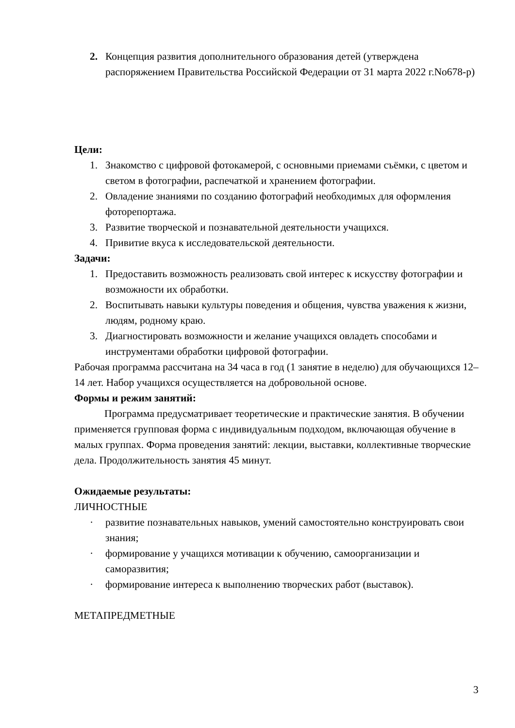2. Концепция развития дополнительного образования детей (утверждена распоряжением Правительства Российской Федерации от 31 марта 2022 г.No678-р)
Цели:
1. Знакомство с цифровой фотокамерой, с основными приемами съёмки, с цветом и светом в фотографии, распечаткой и хранением фотографии.
2. Овладение знаниями по созданию фотографий необходимых для оформления фоторепортажа.
3. Развитие творческой и познавательной деятельности учащихся.
4. Привитие вкуса к исследовательской деятельности.
Задачи:
1. Предоставить возможность реализовать свой интерес к искусству фотографии и возможности их обработки.
2. Воспитывать навыки культуры поведения и общения, чувства уважения к жизни, людям, родному краю.
3. Диагностировать возможности и желание учащихся овладеть способами и инструментами обработки цифровой фотографии.
Рабочая программа рассчитана на 34 часа в год (1 занятие в неделю) для обучающихся 12–14 лет. Набор учащихся осуществляется на добровольной основе.
Формы и режим занятий:
Программа предусматривает теоретические и практические занятия. В обучении применяется групповая форма с индивидуальным подходом, включающая обучение в малых группах. Форма проведения занятий: лекции, выставки, коллективные творческие дела. Продолжительность занятия 45 минут.
Ожидаемые результаты:
ЛИЧНОСТНЫЕ
· развитие познавательных навыков, умений самостоятельно конструировать свои знания;
· формирование у учащихся мотивации к обучению, самоорганизации и саморазвития;
· формирование интереса к выполнению творческих работ (выставок).
МЕТАПРЕДМЕТНЫЕ
3